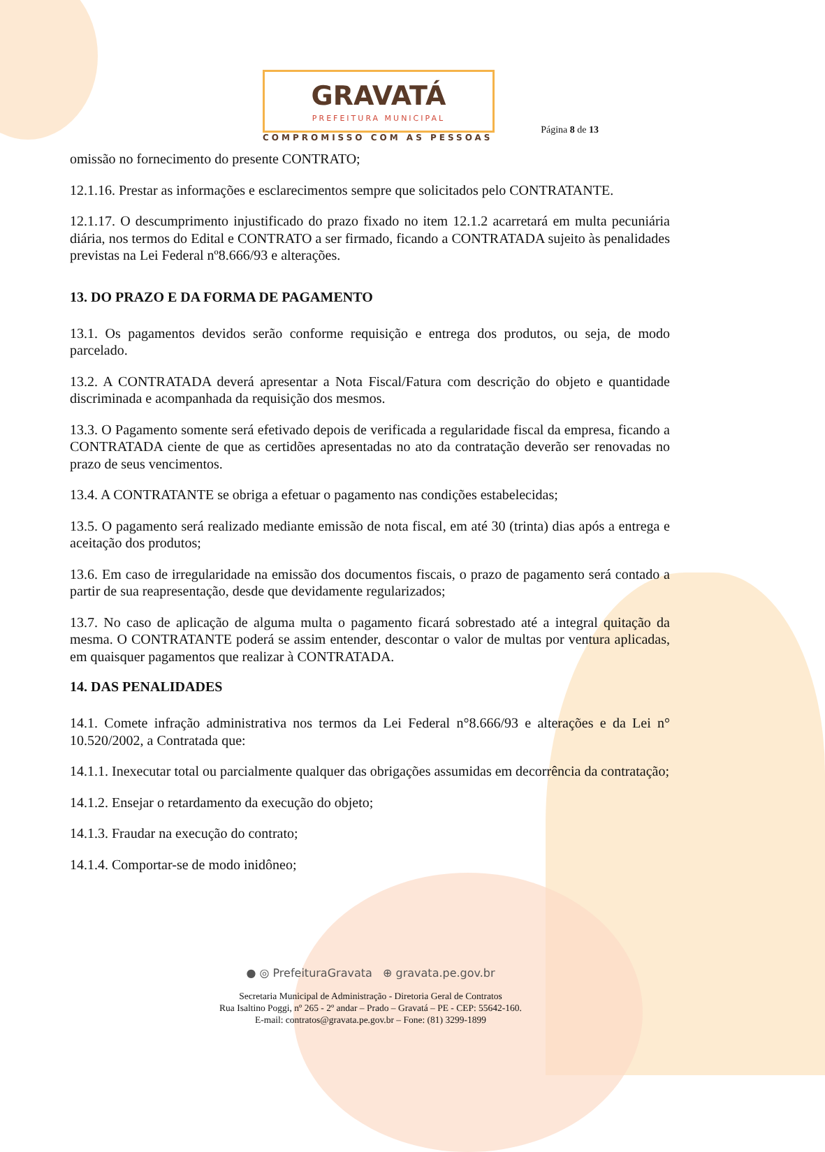GRAVATÁ
PREFEITURA MUNICIPAL
COMPROMISSO COM AS PESSOAS
Página 8 de 13
omissão no fornecimento do presente CONTRATO;
12.1.16. Prestar as informações e esclarecimentos sempre que solicitados pelo CONTRATANTE.
12.1.17. O descumprimento injustificado do prazo fixado no item 12.1.2 acarretará em multa pecuniária diária, nos termos do Edital e CONTRATO a ser firmado, ficando a CONTRATADA sujeito às penalidades previstas na Lei Federal nº8.666/93 e alterações.
13. DO PRAZO E DA FORMA DE PAGAMENTO
13.1. Os pagamentos devidos serão conforme requisição e entrega dos produtos, ou seja, de modo parcelado.
13.2. A CONTRATADA deverá apresentar a Nota Fiscal/Fatura com descrição do objeto e quantidade discriminada e acompanhada da requisição dos mesmos.
13.3. O Pagamento somente será efetivado depois de verificada a regularidade fiscal da empresa, ficando a CONTRATADA ciente de que as certidões apresentadas no ato da contratação deverão ser renovadas no prazo de seus vencimentos.
13.4. A CONTRATANTE se obriga a efetuar o pagamento nas condições estabelecidas;
13.5. O pagamento será realizado mediante emissão de nota fiscal, em até 30 (trinta) dias após a entrega e aceitação dos produtos;
13.6. Em caso de irregularidade na emissão dos documentos fiscais, o prazo de pagamento será contado a partir de sua reapresentação, desde que devidamente regularizados;
13.7. No caso de aplicação de alguma multa o pagamento ficará sobrestado até a integral quitação da mesma. O CONTRATANTE poderá se assim entender, descontar o valor de multas por ventura aplicadas, em quaisquer pagamentos que realizar à CONTRATADA.
14. DAS PENALIDADES
14.1. Comete infração administrativa nos termos da Lei Federal n°8.666/93 e alterações e da Lei n° 10.520/2002, a Contratada que:
14.1.1. Inexecutar total ou parcialmente qualquer das obrigações assumidas em decorrência da contratação;
14.1.2. Ensejar o retardamento da execução do objeto;
14.1.3. Fraudar na execução do contrato;
14.1.4. Comportar-se de modo inidôneo;
● ◎ PrefeituraGravata ⊕ gravata.pe.gov.br
Secretaria Municipal de Administração - Diretoria Geral de Contratos
Rua Isaltino Poggi, nº 265 - 2º andar – Prado – Gravatá – PE - CEP: 55642-160.
E-mail: contratos@gravata.pe.gov.br – Fone: (81) 3299-1899